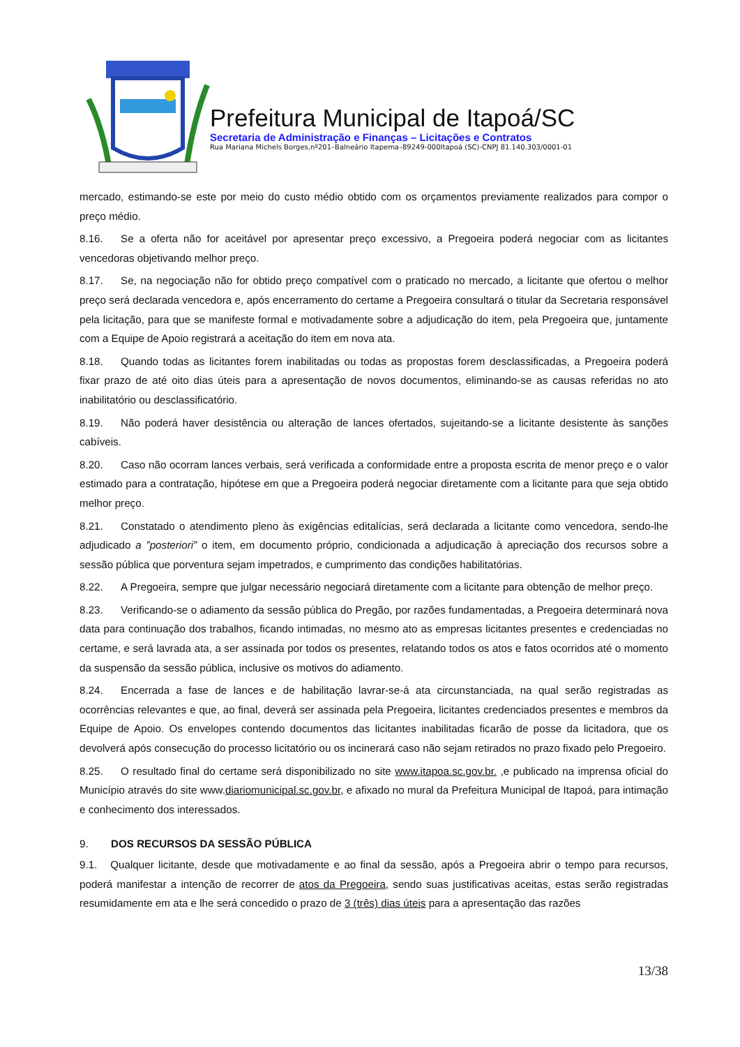Prefeitura Municipal de Itapoá/SC
Secretaria de Administração e Finanças – Licitações e Contratos
Rua Mariana Michels Borges,nº201–Balneário Itapema–89249-000Itapoá (SC)-CNPJ 81.140.303/0001-01
mercado, estimando-se este por meio do custo médio obtido com os orçamentos previamente realizados para compor o preço médio.
8.16. Se a oferta não for aceitável por apresentar preço excessivo, a Pregoeira poderá negociar com as licitantes vencedoras objetivando melhor preço.
8.17. Se, na negociação não for obtido preço compatível com o praticado no mercado, a licitante que ofertou o melhor preço será declarada vencedora e, após encerramento do certame a Pregoeira consultará o titular da Secretaria responsável pela licitação, para que se manifeste formal e motivadamente sobre a adjudicação do item, pela Pregoeira que, juntamente com a Equipe de Apoio registrará a aceitação do item em nova ata.
8.18. Quando todas as licitantes forem inabilitadas ou todas as propostas forem desclassificadas, a Pregoeira poderá fixar prazo de até oito dias úteis para a apresentação de novos documentos, eliminando-se as causas referidas no ato inabilitatório ou desclassificatório.
8.19. Não poderá haver desistência ou alteração de lances ofertados, sujeitando-se a licitante desistente às sanções cabíveis.
8.20. Caso não ocorram lances verbais, será verificada a conformidade entre a proposta escrita de menor preço e o valor estimado para a contratação, hipótese em que a Pregoeira poderá negociar diretamente com a licitante para que seja obtido melhor preço.
8.21. Constatado o atendimento pleno às exigências editalícias, será declarada a licitante como vencedora, sendo-lhe adjudicado a ”posteriori” o item, em documento próprio, condicionada a adjudicação à apreciação dos recursos sobre a sessão pública que porventura sejam impetrados, e cumprimento das condições habilitatórias.
8.22. A Pregoeira, sempre que julgar necessário negociará diretamente com a licitante para obtenção de melhor preço.
8.23. Verificando-se o adiamento da sessão pública do Pregão, por razões fundamentadas, a Pregoeira determinará nova data para continuação dos trabalhos, ficando intimadas, no mesmo ato as empresas licitantes presentes e credenciadas no certame, e será lavrada ata, a ser assinada por todos os presentes, relatando todos os atos e fatos ocorridos até o momento da suspensão da sessão pública, inclusive os motivos do adiamento.
8.24. Encerrada a fase de lances e de habilitação lavrar-se-á ata circunstanciada, na qual serão registradas as ocorrências relevantes e que, ao final, deverá ser assinada pela Pregoeira, licitantes credenciados presentes e membros da Equipe de Apoio. Os envelopes contendo documentos das licitantes inabilitadas ficarão de posse da licitadora, que os devolverá após consecução do processo licitatório ou os incinerará caso não sejam retirados no prazo fixado pelo Pregoeiro.
8.25. O resultado final do certame será disponibilizado no site www.itapoa.sc.gov.br. ,e publicado na imprensa oficial do Município através do site www.diariomunicipal.sc.gov.br, e afixado no mural da Prefeitura Municipal de Itapoá, para intimação e conhecimento dos interessados.
9. DOS RECURSOS DA SESSÃO PÚBLICA
9.1. Qualquer licitante, desde que motivadamente e ao final da sessão, após a Pregoeira abrir o tempo para recursos, poderá manifestar a intenção de recorrer de atos da Pregoeira, sendo suas justificativas aceitas, estas serão registradas resumidamente em ata e lhe será concedido o prazo de 3 (três) dias úteis para a apresentação das razões
13/38